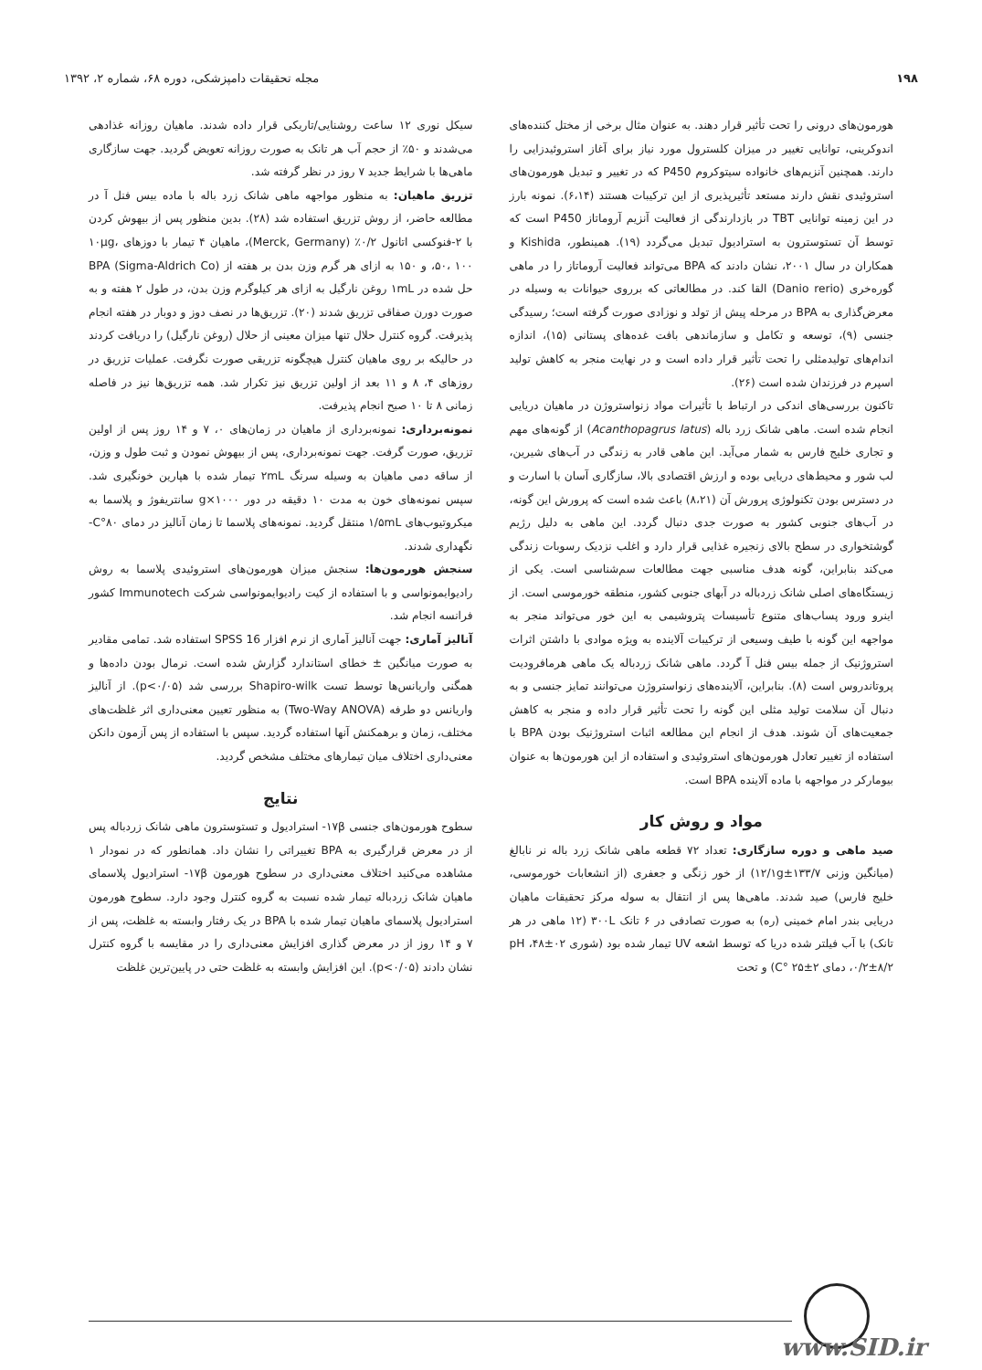۱۹۸ مجله تحقیقات دامپزشکی، دوره ۶۸، شماره ۲، ۱۳۹۲
هورمون‌های درونی را تحت تأثیر قرار دهند. به عنوان مثال برخی از مختل کننده‌های اندوکرینی، توانایی تغییر در میزان کلسترول مورد نیاز برای آغاز استروئیدزایی را دارند. همچنین آنزیم‌های خانواده سیتوکروم P450 که در تغییر و تبدیل هورمون‌های استروئیدی نقش دارند مستعد تأثیرپذیری از این ترکیبات هستند (۶،۱۴). نمونه بارز در این زمینه توانایی TBT در بازدارندگی از فعالیت آنزیم آروماتاز P450 است که توسط آن تستوسترون به استرادیول تبدیل می‌گردد (۱۹). همینطور، Kishida و همکاران در سال ۲۰۰۱، نشان دادند که BPA می‌تواند فعالیت آروماتاز را در ماهی گوره‌خری (Danio rerio) القا کند. در مطالعاتی که برروی حیوانات به وسیله در معرض‌گذاری به BPA در مرحله پیش از تولد و نوزادی صورت گرفته است؛ رسیدگی جنسی (۹)، توسعه و تکامل و سازماندهی بافت غده‌های پستانی (۱۵)، اندازه اندام‌های تولیدمثلی را تحت تأثیر قرار داده است و در نهایت منجر به کاهش تولید اسپرم در فرزندان شده است (۲۶).
تاکنون بررسی‌های اندکی در ارتباط با تأثیرات مواد زنواستروژن در ماهیان دریایی انجام شده است. ماهی شانک زرد باله (Acanthopagrus latus) از گونه‌های مهم و تجاری خلیج فارس به شمار می‌آید. این ماهی قادر به زندگی در آب‌های شیرین، لب شور و محیط‌های دریایی بوده و ارزش اقتصادی بالا، سازگاری آسان با اسارت و در دسترس بودن تکنولوژی پرورش آن (۸،۲۱) باعث شده است که پرورش این گونه، در آب‌های جنوبی کشور به صورت جدی دنبال گردد. این ماهی به دلیل رژیم گوشتخواری در سطح بالای زنجیره غذایی قرار دارد و اغلب نزدیک رسوبات زندگی می‌کند بنابراین، گونه هدف مناسبی جهت مطالعات سم‌شناسی است. یکی از زیستگاه‌های اصلی شانک زردباله در آبهای جنوبی کشور، منطقه خورموسی است. از اینرو ورود پساب‌های متنوع تأسیسات پتروشیمی به این خور می‌تواند منجر به مواجهه این گونه با طیف وسیعی از ترکیبات آلاینده به ویژه موادی با داشتن اثرات استروژنیک از جمله بیس فنل آ گردد. ماهی شانک زردباله یک ماهی هرمافرودیت پروتاندروس است (۸). بنابراین، آلاینده‌های زنواستروژن می‌توانند تمایز جنسی و به دنبال آن سلامت تولید مثلی این گونه را تحت تأثیر قرار داده و منجر به کاهش جمعیت‌های آن شوند. هدف از انجام این مطالعه اثبات استروژنیک بودن BPA با استفاده از تغییر تعادل هورمون‌های استروئیدی و استفاده از این هورمون‌ها به عنوان بیومارکر در مواجهه با ماده آلاینده BPA است.
مواد و روش کار
صید ماهی و دوره سازگاری: تعداد ۷۲ قطعه ماهی شانک زرد باله نر نابالغ (میانگین وزنی ۱۲/۱g±۱۳۳/۷) از خور زنگی و جعفری (از انشعابات خورموسی، خلیج فارس) صید شدند. ماهی‌ها پس از انتقال به سوله مرکز تحقیقات ماهیان دریایی بندر امام خمینی (ره) به صورت تصادفی در ۶ تانک ۳۰۰L (۱۲ ماهی در هر تانک) با آب فیلتر شده دریا که توسط اشعه UV تیمار شده بود (شوری ۰۲±۴۸، pH ۰/۲±۸/۲، دمای ۲±۲۵ °C) و تحت
سیکل نوری ۱۲ ساعت روشنایی/تاریکی قرار داده شدند. ماهیان روزانه غذادهی می‌شدند و ۵۰٪ از حجم آب هر تانک به صورت روزانه تعویض گردید. جهت سازگاری ماهی‌ها با شرایط جدید ۷ روز در نظر گرفته شد.
تزریق ماهیان: به منظور مواجهه ماهی شانک زرد باله با ماده بیس فنل آ در مطالعه حاضر، از روش تزریق استفاده شد (۲۸). بدین منظور پس از بیهوش کردن با ۲-فنوکسی اتانول ۰/۲٪ (Merck, Germany)، ماهیان ۴ تیمار با دوزهای ۱۰µg، ۵۰، ۱۰۰، و ۱۵۰ به ازای هر گرم وزن بدن بر هفته از BPA (Sigma-Aldrich Co) حل شده در ۱mL روغن نارگیل به ازای هر کیلوگرم وزن بدن، در طول ۲ هفته و به صورت دورن صفاقی تزریق شدند (۲۰). تزریق‌ها در نصف دوز و دوبار در هفته انجام پذیرفت. گروه کنترل حلال تنها میزان معینی از حلال (روغن نارگیل) را دریافت کردند در حالیکه بر روی ماهیان کنترل هیچگونه تزریقی صورت نگرفت. عملیات تزریق در روزهای ۴، ۸ و ۱۱ بعد از اولین تزریق نیز تکرار شد. همه تزریق‌ها نیز در فاصله زمانی ۸ تا ۱۰ صبح انجام پذیرفت.
نمونه‌برداری: نمونه‌برداری از ماهیان در زمان‌های ۰، ۷ و ۱۴ روز پس از اولین تزریق، صورت گرفت. جهت نمونه‌برداری، پس از بیهوش نمودن و ثبت طول و وزن، از ساقه دمی ماهیان به وسیله سرنگ ۲mL تیمار شده با هپارین خونگیری شد. سپس نمونه‌های خون به مدت ۱۰ دقیقه در دور ۱۰۰۰×g سانتریفوژ و پلاسما به میکروتیوب‌های ۱/۵mL منتقل گردید. نمونه‌های پلاسما تا زمان آنالیز در دمای ۸۰°C- نگهداری شدند.
سنجش هورمون‌ها: سنجش میزان هورمون‌های استروئیدی پلاسما به روش رادیوایمونواسی و با استفاده از کیت رادیوایمونواسی شرکت Immunotech کشور فرانسه انجام شد.
آنالیز آماری: جهت آنالیز آماری از نرم افزار SPSS 16 استفاده شد. تمامی مقادیر به صورت میانگین ± خطای استاندارد گزارش شده است. نرمال بودن داده‌ها و همگنی واریانس‌ها توسط تست Shapiro-wilk بررسی شد (p<۰/۰۵). از آنالیز واریانس دو طرفه (Two-Way ANOVA) به منظور تعیین معنی‌داری اثر غلظت‌های مختلف، زمان و برهمکنش آنها استفاده گردید. سپس با استفاده از پس آزمون دانکن معنی‌داری اختلاف میان تیمارهای مختلف مشخص گردید.
نتایج
سطوح هورمون‌های جنسی ۱۷β- استرادیول و تستوسترون ماهی شانک زردباله پس از در معرض قرارگیری به BPA تغییراتی را نشان داد. همانطور که در نمودار ۱ مشاهده می‌کنید اختلاف معنی‌داری در سطوح هورمون ۱۷β- استرادیول پلاسمای ماهیان شانک زردباله تیمار شده نسبت به گروه کنترل وجود دارد. سطوح هورمون استرادیول پلاسمای ماهیان تیمار شده با BPA در یک رفتار وابسته به غلظت، پس از ۷ و ۱۴ روز از در معرض گذاری افزایش معنی‌داری را در مقایسه با گروه کنترل نشان دادند (p<۰/۰۵). این افزایش وابسته به غلظت حتی در پایین‌ترین غلظت
www.SID.ir